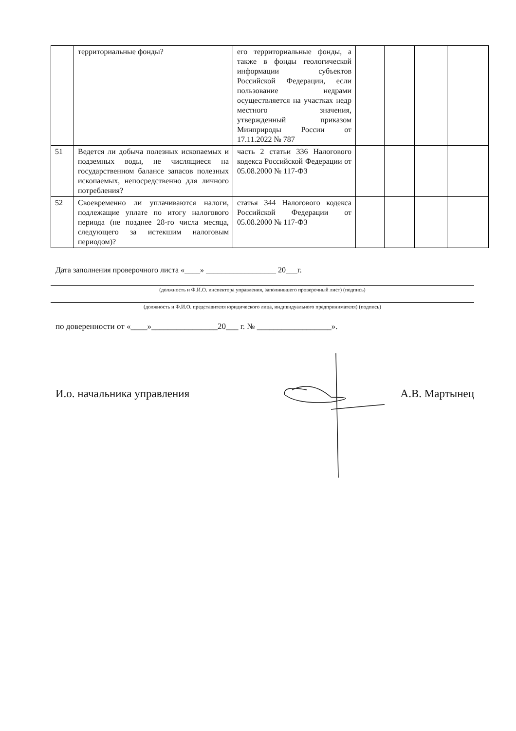| | территориальные фонды? | его территориальные фонды, а также в фонды геологической информации субъектов Российской Федерации, если пользование недрами осуществляется на участках недр местного значения, утвержденный приказом Минприроды России от 17.11.2022 № 787 | | | | |
| 51 | Ведется ли добыча полезных ископаемых и подземных воды, не числящиеся на государственном балансе запасов полезных ископаемых, непосредственно для личного потребления? | часть 2 статьи 336 Налогового кодекса Российской Федерации от 05.08.2000 № 117-ФЗ | | | | |
| 52 | Своевременно ли уплачиваются налоги, подлежащие уплате по итогу налогового периода (не позднее 28-го числа месяца, следующего за истекшим налоговым периодом)? | статья 344 Налогового кодекса Российской Федерации от 05.08.2000 № 117-ФЗ | | | | |
Дата заполнения проверочного листа «____» __________________ 20___г.
(должность и Ф.И.О. инспектора управления, заполнившего проверочный лист) (подпись)
(должность и Ф.И.О. представителя юридического лица, индивидуального предпринимателя) (подпись)
по доверенности от «____»________________20___ г. № __________________».
И.о. начальника управления А.В. Мартынец